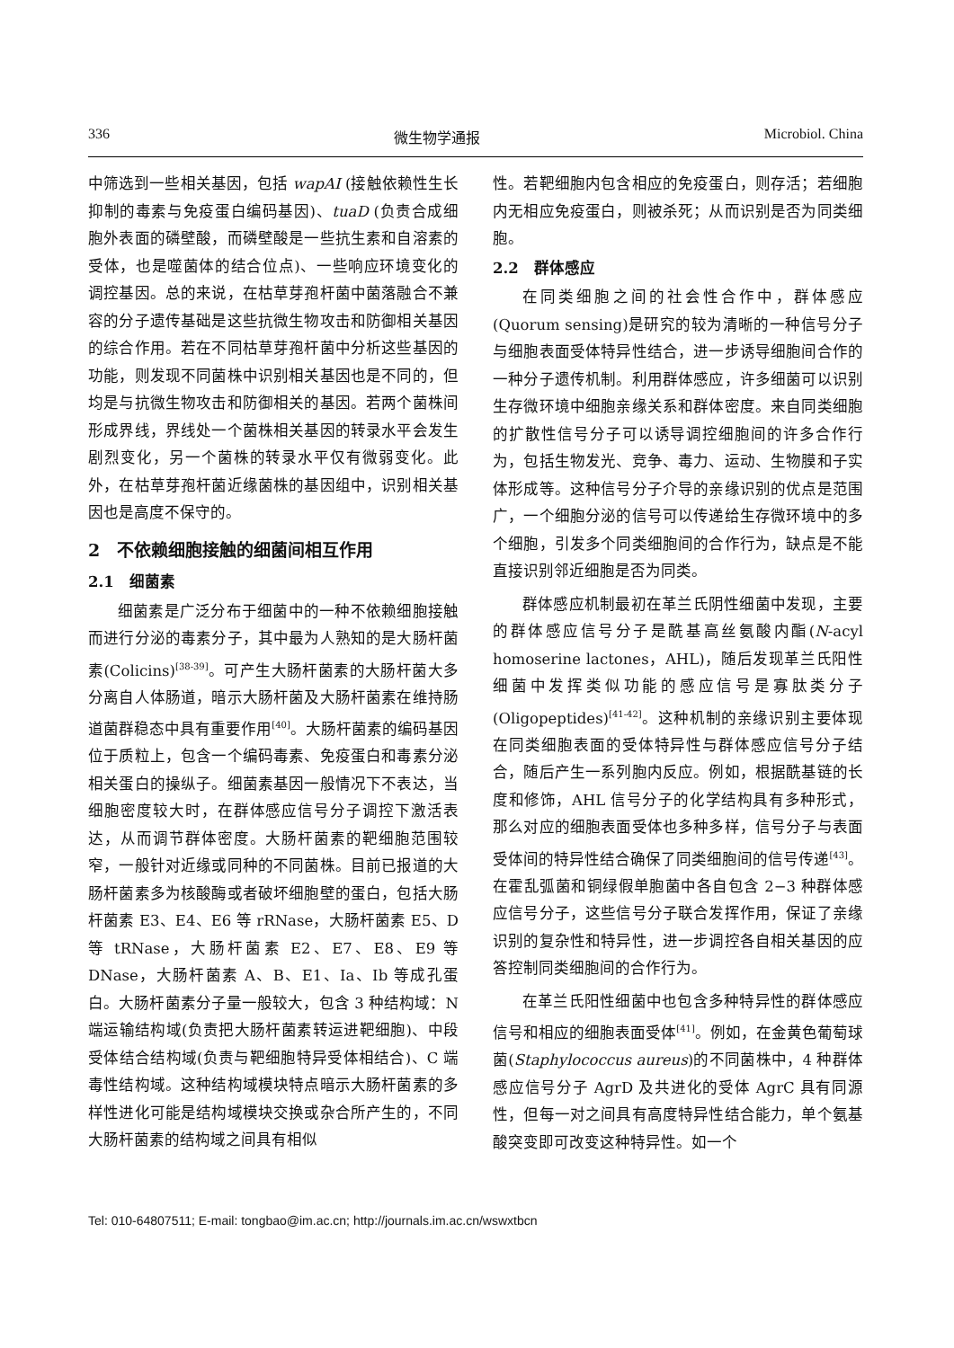336 微生物学通报 Microbiol. China
中筛选到一些相关基因，包括 wapAI (接触依赖性生长抑制的毒素与免疫蛋白编码基因)、tuaD (负责合成细胞外表面的磷壁酸，而磷壁酸是一些抗生素和自溶素的受体，也是噬菌体的结合位点)、一些响应环境变化的调控基因。总的来说，在枯草芽孢杆菌中菌落融合不兼容的分子遗传基础是这些抗微生物攻击和防御相关基因的综合作用。若在不同枯草芽孢杆菌中分析这些基因的功能，则发现不同菌株中识别相关基因也是不同的，但均是与抗微生物攻击和防御相关的基因。若两个菌株间形成界线，界线处一个菌株相关基因的转录水平会发生剧烈变化，另一个菌株的转录水平仅有微弱变化。此外，在枯草芽孢杆菌近缘菌株的基因组中，识别相关基因也是高度不保守的。
2　不依赖细胞接触的细菌间相互作用
2.1　细菌素
细菌素是广泛分布于细菌中的一种不依赖细胞接触而进行分泌的毒素分子，其中最为人熟知的是大肠杆菌素(Colicins)<sup>[38-39]</sup>。可产生大肠杆菌素的大肠杆菌大多分离自人体肠道，暗示大肠杆菌及大肠杆菌素在维持肠道菌群稳态中具有重要作用<sup>[40]</sup>。大肠杆菌素的编码基因位于质粒上，包含一个编码毒素、免疫蛋白和毒素分泌相关蛋白的操纵子。细菌素基因一般情况下不表达，当细胞密度较大时，在群体感应信号分子调控下激活表达，从而调节群体密度。大肠杆菌素的靶细胞范围较窄，一般针对近缘或同种的不同菌株。目前已报道的大肠杆菌素多为核酸酶或者破坏细胞壁的蛋白，包括大肠杆菌素 E3、E4、E6 等 rRNase，大肠杆菌素 E5、D 等 tRNase，大肠杆菌素 E2、E7、E8、E9 等 DNase，大肠杆菌素 A、B、E1、Ia、Ib 等成孔蛋白。大肠杆菌素分子量一般较大，包含 3 种结构域：N 端运输结构域(负责把大肠杆菌素转运进靶细胞)、中段受体结合结构域(负责与靶细胞特异受体相结合)、C 端毒性结构域。这种结构域模块特点暗示大肠杆菌素的多样性进化可能是结构域模块交换或杂合所产生的，不同大肠杆菌素的结构域之间具有相似
性。若靶细胞内包含相应的免疫蛋白，则存活；若细胞内无相应免疫蛋白，则被杀死；从而识别是否为同类细胞。
2.2　群体感应
在同类细胞之间的社会性合作中，群体感应(Quorum sensing)是研究的较为清晰的一种信号分子与细胞表面受体特异性结合，进一步诱导细胞间合作的一种分子遗传机制。利用群体感应，许多细菌可以识别生存微环境中细胞亲缘关系和群体密度。来自同类细胞的扩散性信号分子可以诱导调控细胞间的许多合作行为，包括生物发光、竞争、毒力、运动、生物膜和子实体形成等。这种信号分子介导的亲缘识别的优点是范围广，一个细胞分泌的信号可以传递给生存微环境中的多个细胞，引发多个同类细胞间的合作行为，缺点是不能直接识别邻近细胞是否为同类。
群体感应机制最初在革兰氏阴性细菌中发现，主要的群体感应信号分子是酰基高丝氨酸内酯(N-acyl homoserine lactones，AHL)，随后发现革兰氏阳性细菌中发挥类似功能的感应信号是寡肽类分子(Oligopeptides)<sup>[41-42]</sup>。这种机制的亲缘识别主要体现在同类细胞表面的受体特异性与群体感应信号分子结合，随后产生一系列胞内反应。例如，根据酰基链的长度和修饰，AHL 信号分子的化学结构具有多种形式，那么对应的细胞表面受体也多种多样，信号分子与表面受体间的特异性结合确保了同类细胞间的信号传递<sup>[43]</sup>。在霍乱弧菌和铜绿假单胞菌中各自包含 2−3 种群体感应信号分子，这些信号分子联合发挥作用，保证了亲缘识别的复杂性和特异性，进一步调控各自相关基因的应答控制同类细胞间的合作行为。
在革兰氏阳性细菌中也包含多种特异性的群体感应信号和相应的细胞表面受体<sup>[41]</sup>。例如，在金黄色葡萄球菌(Staphylococcus aureus)的不同菌株中，4 种群体感应信号分子 AgrD 及共进化的受体 AgrC 具有同源性，但每一对之间具有高度特异性结合能力，单个氨基酸突变即可改变这种特异性。如一个
Tel: 010-64807511; E-mail: tongbao@im.ac.cn; http://journals.im.ac.cn/wswxtbcn